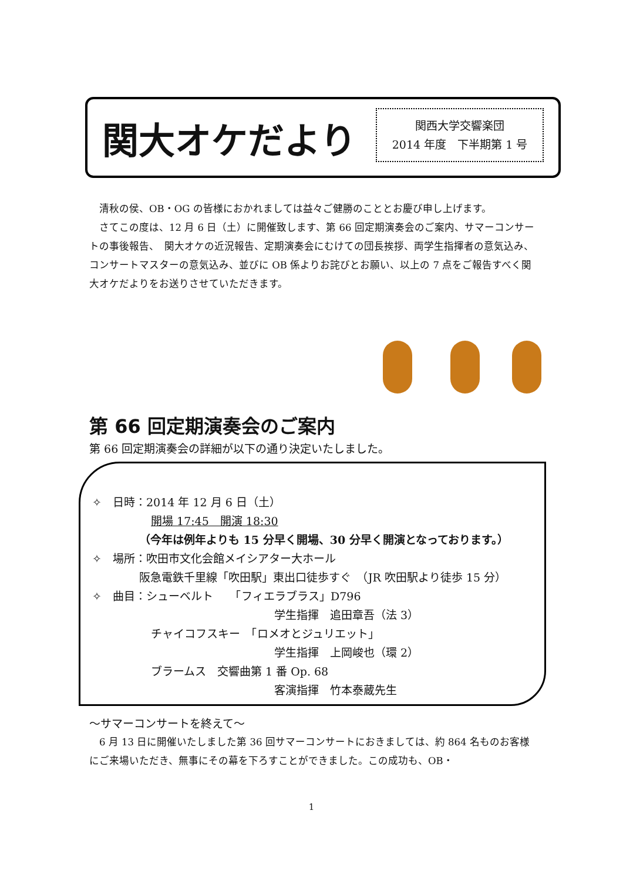関大オケだより
関西大学交響楽団
2014 年度　下半期第 1 号
　清秋の侯、OB・OG の皆様におかれましては益々ご健勝のこととお慶び申し上げます。
　さてこの度は、12 月 6 日（土）に開催致します、第 66 回定期演奏会のご案内、サマーコンサートの事後報告、　関大オケの近況報告、定期演奏会にむけての団長挨拶、両学生指揮者の意気込み、コンサートマスターの意気込み、並びに OB 係よりお詫びとお願い、以上の 7 点をご報告すべく関大オケだよりをお送りさせていただきます。
第 66 回定期演奏会のご案内
第 66 回定期演奏会の詳細が以下の通り決定いたしました。
✧　日時：2014 年 12 月 6 日（土）
開場 17:45　開演 18:30
（今年は例年よりも 15 分早く開場、30 分早く開演となっております。）
✧　場所：吹田市文化会館メイシアター大ホール
阪急電鉄千里線「吹田駅」東出口徒歩すぐ　（JR 吹田駅より徒歩 15 分）
✧　曲目：シューベルト　　「フィエラブラス」D796
学生指揮　追田章吾（法 3）
チャイコフスキー　「ロメオとジュリエット」
学生指揮　上岡峻也（環 2）
ブラームス　交響曲第 1 番 Op. 68
客演指揮　竹本泰蔵先生
～サマーコンサートを終えて～
　6 月 13 日に開催いたしました第 36 回サマーコンサートにおきましては、約 864 名ものお客様にご来場いただき、無事にその幕を下ろすことができました。この成功も、OB・
1